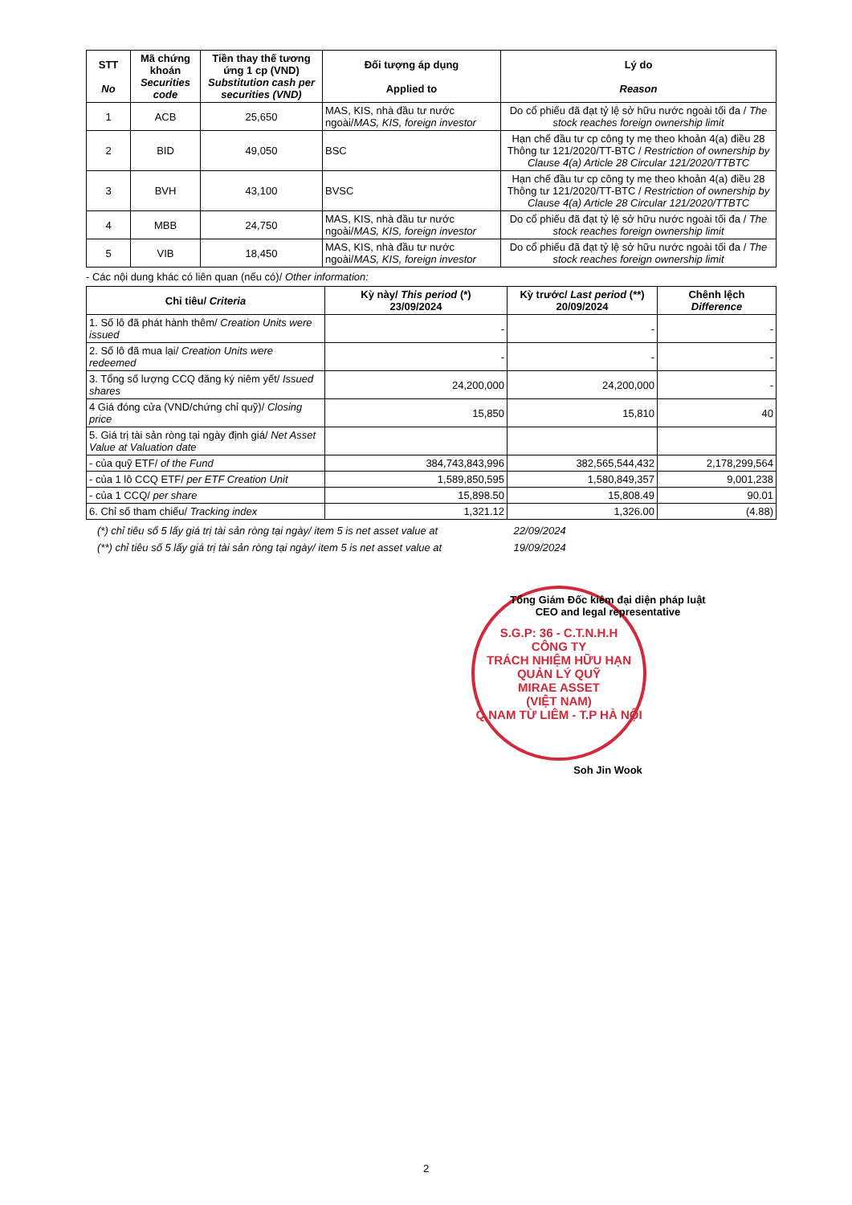| STT No | Mã chứng khoán Securities code | Tiền thay thế tương ứng 1 cp (VND) Substitution cash per securities (VND) | Đối tượng áp dụng Applied to | Lý do Reason |
| --- | --- | --- | --- | --- |
| 1 | ACB | 25,650 | MAS, KIS, nhà đầu tư nước ngoài/ MAS, KIS, foreign investor | Do cổ phiếu đã đạt tỷ lệ sở hữu nước ngoài tối đa / The stock reaches foreign ownership limit |
| 2 | BID | 49,050 | BSC | Hạn chế đầu tư cp công ty mẹ theo khoản 4(a) điều 28 Thông tư 121/2020/TT-BTC / Restriction of ownership by Clause 4(a) Article 28 Circular 121/2020/TTBTC |
| 3 | BVH | 43,100 | BVSC | Hạn chế đầu tư cp công ty mẹ theo khoản 4(a) điều 28 Thông tư 121/2020/TT-BTC / Restriction of ownership by Clause 4(a) Article 28 Circular 121/2020/TTBTC |
| 4 | MBB | 24,750 | MAS, KIS, nhà đầu tư nước ngoài/ MAS, KIS, foreign investor | Do cổ phiếu đã đạt tỷ lệ sở hữu nước ngoài tối đa / The stock reaches foreign ownership limit |
| 5 | VIB | 18,450 | MAS, KIS, nhà đầu tư nước ngoài/ MAS, KIS, foreign investor | Do cổ phiếu đã đạt tỷ lệ sở hữu nước ngoài tối đa / The stock reaches foreign ownership limit |
- Các nội dung khác có liên quan (nếu có)/ Other information:
| Chỉ tiêu/ Criteria | Kỳ này/ This period (*) 23/09/2024 | Kỳ trước/ Last period (**) 20/09/2024 | Chênh lệch Difference |
| --- | --- | --- | --- |
| 1. Số lô đã phát hành thêm/ Creation Units were issued | - | - | - |
| 2. Số lô đã mua lại/ Creation Units were redeemed | - | - | - |
| 3. Tổng số lượng CCQ đăng ký niêm yết/ Issued shares | 24,200,000 | 24,200,000 | - |
| 4 Giá đóng cửa (VND/chứng chỉ quỹ)/ Closing price | 15,850 | 15,810 | 40 |
| 5. Giá trị tài sản ròng tại ngày định giá/ Net Asset Value at Valuation date | | | |
| - của quỹ ETF/ of the Fund | 384,743,843,996 | 382,565,544,432 | 2,178,299,564 |
| - của 1 lô CCQ ETF/ per ETF Creation Unit | 1,589,850,595 | 1,580,849,357 | 9,001,238 |
| - của 1 CCQ/ per share | 15,898.50 | 15,808.49 | 90.01 |
| 6. Chỉ số tham chiếu/ Tracking index | 1,321.12 | 1,326.00 | (4.88) |
(*) chỉ tiêu số 5 lấy giá trị tài sản ròng tại ngày/ item 5 is net asset value at 22/09/2024
(**) chỉ tiêu số 5 lấy giá trị tài sản ròng tại ngày/ item 5 is net asset value at 19/09/2024
Tổng Giám Đốc kiêm đại diện pháp luật
CEO and legal representative
S.G.P: 36 - C.T.N.H.H
CÔNG TY
TRÁCH NHIỆM HỮU HẠN
QUẢN LÝ QUỸ
MIRAE ASSET
(VIỆT NAM)
Q.NAM TỪ LIÊM - T.P HÀ NỘI
Soh Jin Wook
2